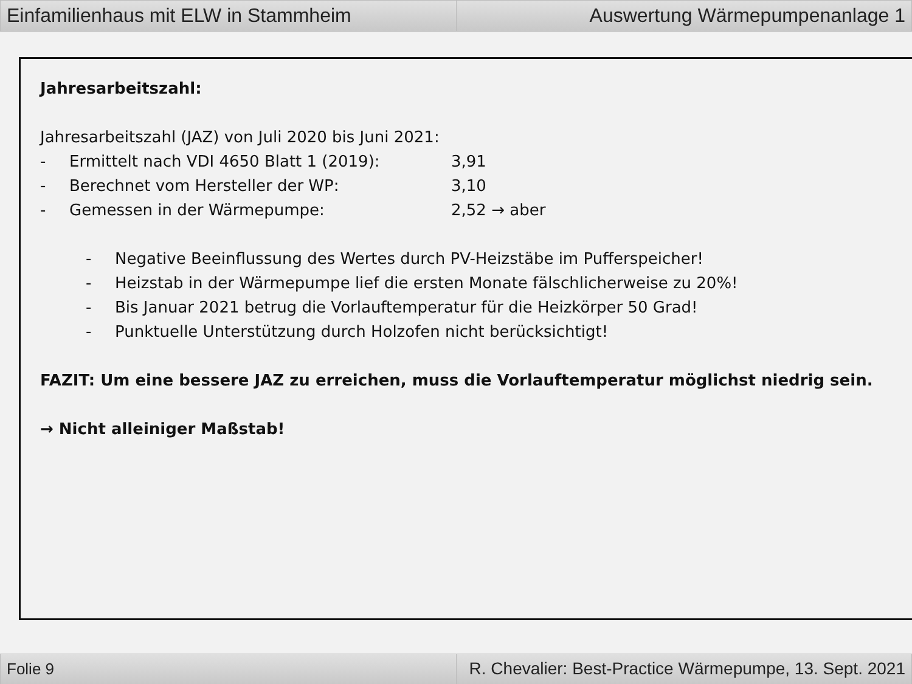Einfamilienhaus mit ELW in Stammheim
Auswertung Wärmepumpenanlage 1
Jahresarbeitszahl:
Jahresarbeitszahl (JAZ) von Juli 2020 bis Juni 2021:
- Ermittelt nach VDI 4650 Blatt 1 (2019): 3,91
- Berechnet vom Hersteller der WP: 3,10
- Gemessen in der Wärmepumpe: 2,52 → aber
- Negative Beeinflussung des Wertes durch PV-Heizstäbe im Pufferspeicher!
- Heizstab in der Wärmepumpe lief die ersten Monate fälschlicherweise zu 20%!
- Bis Januar 2021 betrug die Vorlauftemperatur für die Heizkörper 50 Grad!
- Punktuelle Unterstützung durch Holzofen nicht berücksichtigt!
FAZIT: Um eine bessere JAZ zu erreichen, muss die Vorlauftemperatur möglichst niedrig sein.
→ Nicht alleiniger Maßstab!
Folie 9 R. Chevalier: Best-Practice Wärmepumpe, 13. Sept. 2021